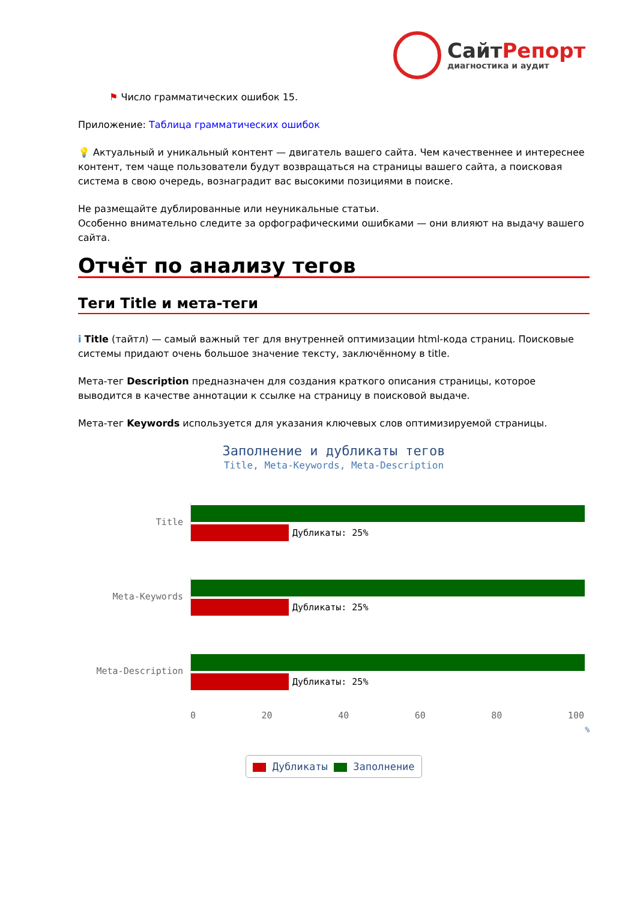СайтРепорт
диагностика и аудит
⚑ Число грамматических ошибок 15.
Приложение: Таблица грамматических ошибок
💡 Актуальный и уникальный контент — двигатель вашего сайта. Чем качественнее и интереснее контент, тем чаще пользователи будут возвращаться на страницы вашего сайта, а поисковая система в свою очередь, вознаградит вас высокими позициями в поиске.
Не размещайте дублированные или неуникальные статьи.
Особенно внимательно следите за орфографическими ошибками — они влияют на выдачу вашего сайта.
Отчёт по анализу тегов
Теги Title и мета-теги
i Title (тайтл) — самый важный тег для внутренней оптимизации html-кода страниц. Поисковые системы придают очень большое значение тексту, заключённому в title.
Мета-тег Description предназначен для создания краткого описания страницы, которое выводится в качестве аннотации к ссылке на страницу в поисковой выдаче.
Мета-тег Keywords используется для указания ключевых слов оптимизируемой страницы.
Заполнение и дубликаты тегов
Title, Meta-Keywords, Meta-Description
Title Дубликаты: 25%
Meta-Keywords Дубликаты: 25%
Meta-Description Дубликаты: 25%
0 20 40 60 80 100
%
Дубликаты Заполнение